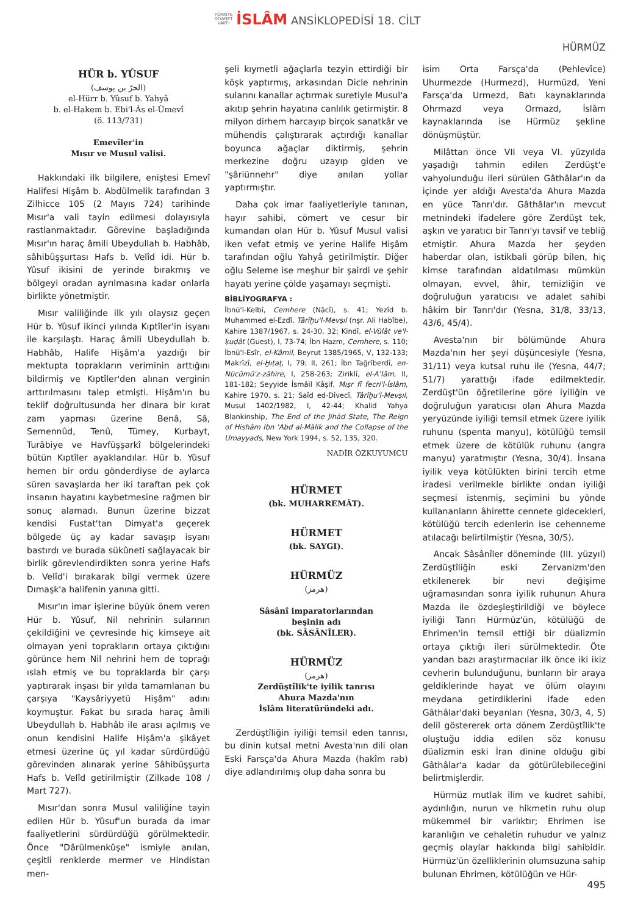TÜRKİYE
DİYANET
VAKFI İSLÂM ANSİKLOPEDİSİ 18. CİLT
HÜRMÜZ
HÜR b. YÛSUF
(الحرّ بن يوسف)
el-Hürr b. Yûsuf b. Yahyâ
b. el-Hakem b. Ebi'l-Âs el-Ümevî
(ö. 113/731)
Emevîler'in
Mısır ve Musul valisi.
Hakkındaki ilk bilgilere, eniştesi Emevî Halifesi Hişâm b. Abdülmelik tarafından 3 Zilhicce 105 (2 Mayıs 724) tarihinde Mısır'a vali tayin edilmesi dolayısıyla rastlanmaktadır. Görevine başladığında Mısır'ın haraç âmili Ubeydullah b. Habhâb, sâhibüşşurtası Hafs b. Velîd idi. Hür b. Yûsuf ikisini de yerinde bırakmış ve bölgeyi oradan ayrılmasına kadar onlarla birlikte yönetmiştir.
Mısır valiliğinde ilk yılı olaysız geçen Hür b. Yûsuf ikinci yılında Kıptîler'in isyanı ile karşılaştı. Haraç âmili Ubeydullah b. Habhâb, Halife Hişâm'a yazdığı bir mektupta toprakların veriminin arttığını bildirmiş ve Kıptîler'den alınan verginin arttırılmasını talep etmişti. Hişâm'ın bu teklif doğrultusunda her dinara bir kırat zam yapması üzerine Benâ, Sâ, Semennûd, Tenû, Tümey, Kurbayt, Turâbiye ve Havfüşşarkî bölgelerindeki bütün Kıptîler ayaklandılar. Hür b. Yûsuf hemen bir ordu gönderdiyse de aylarca süren savaşlarda her iki taraftan pek çok insanın hayatını kaybetmesine rağmen bir sonuç alamadı. Bunun üzerine bizzat kendisi Fustat'tan Dimyat'a geçerek bölgede üç ay kadar savaşıp isyanı bastırdı ve burada sükûneti sağlayacak bir birlik görevlendirdikten sonra yerine Hafs b. Velîd'i bırakarak bilgi vermek üzere Dımaşk'a halifenin yanına gitti.
Mısır'ın imar işlerine büyük önem veren Hür b. Yûsuf, Nil nehrinin sularının çekildiğini ve çevresinde hiç kimseye ait olmayan yeni toprakların ortaya çıktığını görünce hem Nil nehrini hem de toprağı ıslah etmiş ve bu topraklarda bir çarşı yaptırarak inşası bir yılda tamamlanan bu çarşıya "Kaysâriyyetü Hişâm" adını koymuştur. Fakat bu sırada haraç âmili Ubeydullah b. Habhâb ile arası açılmış ve onun kendisini Halife Hişâm'a şikâyet etmesi üzerine üç yıl kadar sürdürdüğü görevinden alınarak yerine Sâhibüşşurta Hafs b. Velîd getirilmiştir (Zilkade 108 / Mart 727).
Mısır'dan sonra Musul valiliğine tayin edilen Hür b. Yûsuf'un burada da imar faaliyetlerini sürdürdüğü görülmektedir. Önce "Dârülmenkûşe" ismiyle anılan, çeşitli renklerde mermer ve Hindistan men-
şeli kıymetli ağaçlarla tezyin ettirdiği bir köşk yaptırmış, arkasından Dicle nehrinin sularını kanallar açtırmak suretiyle Musul'a akıtıp şehrin hayatına canlılık getirmiştir. 8 milyon dirhem harcayıp birçok sanatkâr ve mühendis çalıştırarak açtırdığı kanallar boyunca ağaçlar diktirmiş, şehrin merkezine doğru uzayıp giden ve "şâriünnehr" diye anılan yollar yaptırmıştır.
Daha çok imar faaliyetleriyle tanınan, hayır sahibi, cömert ve cesur bir kumandan olan Hür b. Yûsuf Musul valisi iken vefat etmiş ve yerine Halife Hişâm tarafından oğlu Yahyâ getirilmiştir. Diğer oğlu Seleme ise meşhur bir şairdi ve şehir hayatı yerine çölde yaşamayı seçmişti.
BİBLİYOGRAFYA :
İbnü'l-Kelbî, Cemhere (Nâcî), s. 41; Yezîd b. Muhammed el-Ezdî, Târîḫu'l-Mevṣıl (nşr. Ali Habîbe), Kahire 1387/1967, s. 24-30, 32; Kindî, el-Vülât ve'l-ḳuḍât (Guest), I, 73-74; İbn Hazm, Cemhere, s. 110; İbnü'l-Esîr, el-Kâmil, Beyrut 1385/1965, V, 132-133; Makrîzî, el-Ḫıṭaṭ, I, 79; II, 261; İbn Tağrîberdî, en-Nücûmü'z-zâhire, I, 258-263; Ziriklî, el-Aʿlâm, II, 181-182; Seyyide İsmâil Kâşif, Mıṣr fî fecri'l-İslâm, Kahire 1970, s. 21; Saîd ed-Dîvecî, Târîḫu'l-Mevṣıl, Musul 1402/1982, I, 42-44; Khalid Yahya Blankinship, The End of the Jihād State, The Reign of Hishām Ibn ʿAbd al-Mālik and the Collapse of the Umayyads, New York 1994, s. 52, 135, 320.
NADİR ÖZKUYUMCU
HÜRMET
(bk. MUHARREMÂT).
HÜRMET
(bk. SAYGI).
HÜRMÜZ
(هرمز)
Sâsânî imparatorlarından
beşinin adı
(bk. SÂSÂNÎLER).
HÜRMÜZ
(هرمز)
Zerdüştîlik'te iyilik tanrısı
Ahura Mazda'nın
İslâm literatüründeki adı.
Zerdüştîliğin iyiliği temsil eden tanrısı, bu dinin kutsal metni Avesta'nın dili olan Eski Farsça'da Ahura Mazda (hakîm rab) diye adlandırılmış olup daha sonra bu
isim Orta Farsça'da (Pehlevîce) Uhurmezde (Hurmezd), Hurmüzd, Yeni Farsça'da Urmezd, Batı kaynaklarında Ohrmazd veya Ormazd, İslâm kaynaklarında ise Hürmüz şekline dönüşmüştür.
Milâttan önce VII veya VI. yüzyılda yaşadığı tahmin edilen Zerdüşt'e vahyolunduğu ileri sürülen Gâthâlar'ın da içinde yer aldığı Avesta'da Ahura Mazda en yüce Tanrı'dır. Gâthâlar'ın mevcut metnindeki ifadelere göre Zerdüşt tek, aşkın ve yaratıcı bir Tanrı'yı tavsif ve tebliğ etmiştir. Ahura Mazda her şeyden haberdar olan, istikbali görüp bilen, hiç kimse tarafından aldatılması mümkün olmayan, evvel, âhir, temizliğin ve doğruluğun yaratıcısı ve adalet sahibi hâkim bir Tanrı'dır (Yesna, 31/8, 33/13, 43/6, 45/4).
Avesta'nın bir bölümünde Ahura Mazda'nın her şeyi düşüncesiyle (Yesna, 31/11) veya kutsal ruhu ile (Yesna, 44/7; 51/7) yarattığı ifade edilmektedir. Zerdüşt'ün öğretilerine göre iyiliğin ve doğruluğun yaratıcısı olan Ahura Mazda yeryüzünde iyiliği temsil etmek üzere iyilik ruhunu (spenta manyu), kötülüğü temsil etmek üzere de kötülük ruhunu (angra manyu) yaratmıştır (Yesna, 30/4). İnsana iyilik veya kötülükten birini tercih etme iradesi verilmekle birlikte ondan iyiliği seçmesi istenmiş, seçimini bu yönde kullananların âhirette cennete gidecekleri, kötülüğü tercih edenlerin ise cehenneme atılacağı belirtilmiştir (Yesna, 30/5).
Ancak Sâsânîler döneminde (III. yüzyıl) Zerdüştîliğin eski Zervanizm'den etkilenerek bir nevi değişime uğramasından sonra iyilik ruhunun Ahura Mazda ile özdeşleştirildiği ve böylece iyiliği Tanrı Hürmüz'ün, kötülüğü de Ehrimen'in temsil ettiği bir düalizmin ortaya çıktığı ileri sürülmektedir. Öte yandan bazı araştırmacılar ilk önce iki ikiz cevherin bulunduğunu, bunların bir araya geldiklerinde hayat ve ölüm olayını meydana getirdiklerini ifade eden Gâthâlar'daki beyanları (Yesna, 30/3, 4, 5) delil göstererek orta dönem Zerdüştîlik'te oluştuğu iddia edilen söz konusu düalizmin eski İran dinine olduğu gibi Gâthâlar'a kadar da götürülebileceğini belirtmişlerdir.
Hürmüz mutlak ilim ve kudret sahibi, aydınlığın, nurun ve hikmetin ruhu olup mükemmel bir varlıktır; Ehrimen ise karanlığın ve cehaletin ruhudur ve yalnız geçmiş olaylar hakkında bilgi sahibidir. Hürmüz'ün özelliklerinin olumsuzuna sahip bulunan Ehrimen, kötülüğün ve Hür-
495